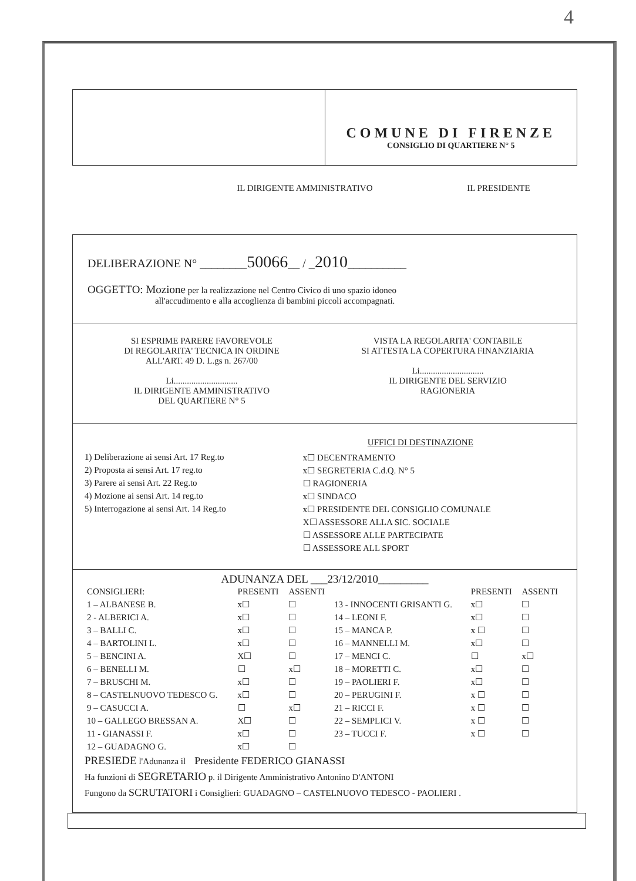4
COMUNE DI FIRENZE
CONSIGLIO DI QUARTIERE N° 5
IL DIRIGENTE AMMINISTRATIVO IL PRESIDENTE
DELIBERAZIONE N° ________50066__ / _2010__________
OGGETTO: Mozione per la realizzazione nel Centro Civico di uno spazio idoneo
all'accudimento e alla accoglienza di bambini piccoli accompagnati.
SI ESPRIME PARERE FAVOREVOLE
DI REGOLARITA' TECNICA IN ORDINE
ALL'ART. 49 D. L.gs n. 267/00
Li.............................
IL DIRIGENTE AMMINISTRATIVO
DEL QUARTIERE N° 5
VISTA LA REGOLARITA' CONTABILE
SI ATTESTA LA COPERTURA FINANZIARIA
Li.............................
IL DIRIGENTE DEL SERVIZIO
RAGIONERIA
1) Deliberazione ai sensi Art. 17 Reg.to
2) Proposta ai sensi Art. 17 reg.to
3) Parere ai sensi Art. 22 Reg.to
4) Mozione ai sensi Art. 14 reg.to
5) Interrogazione ai sensi Art. 14 Reg.to
UFFICI DI DESTINAZIONE
x☐ DECENTRAMENTO
x☐ SEGRETERIA C.d.Q. N° 5
☐ RAGIONERIA
x☐ SINDACO
x☐ PRESIDENTE DEL CONSIGLIO COMUNALE
X☐ ASSESSORE ALLA SIC. SOCIALE
☐ ASSESSORE ALLE PARTECIPATE
☐ ASSESSORE ALL SPORT
ADUNANZA DEL ___23/12/2010_________
| CONSIGLIERI: | PRESENTI | ASSENTI | | PRESENTI | ASSENTI |
| --- | --- | --- | --- | --- | --- |
| 1 – ALBANESE B. | x☐ | ☐ | 13 - INNOCENTI GRISANTI G. | x☐ | ☐ |
| 2 - ALBERICI A. | x☐ | ☐ | 14 – LEONI F. | x☐ | ☐ |
| 3 – BALLI C. | x☐ | ☐ | 15 – MANCA P. | x ☐ | ☐ |
| 4 – BARTOLINI L. | x☐ | ☐ | 16 – MANNELLI M. | x☐ | ☐ |
| 5 – BENCINI A. | X☐ | ☐ | 17 – MENCI C. | ☐ | x☐ |
| 6 – BENELLI M. | ☐ | x☐ | 18 – MORETTI C. | x☐ | ☐ |
| 7 – BRUSCHI M. | x☐ | ☐ | 19 – PAOLIERI F. | x☐ | ☐ |
| 8 – CASTELNUOVO TEDESCO G. | x☐ | ☐ | 20 – PERUGINI F. | x ☐ | ☐ |
| 9 – CASUCCI A. | ☐ | x☐ | 21 – RICCI F. | x ☐ | ☐ |
| 10 – GALLEGO BRESSAN A. | X☐ | ☐ | 22 – SEMPLICI V. | x ☐ | ☐ |
| 11 - GIANASSI F. | x☐ | ☐ | 23 – TUCCI F. | x ☐ | ☐ |
| 12 – GUADAGNO G. | x☐ | ☐ | | | |
PRESIEDE l'Adunanza il Presidente FEDERICO GIANASSI
Ha funzioni di SEGRETARIO p. il Dirigente Amministrativo Antonino D'ANTONI
Fungono da SCRUTATORI i Consiglieri: GUADAGNO – CASTELNUOVO TEDESCO - PAOLIERI .